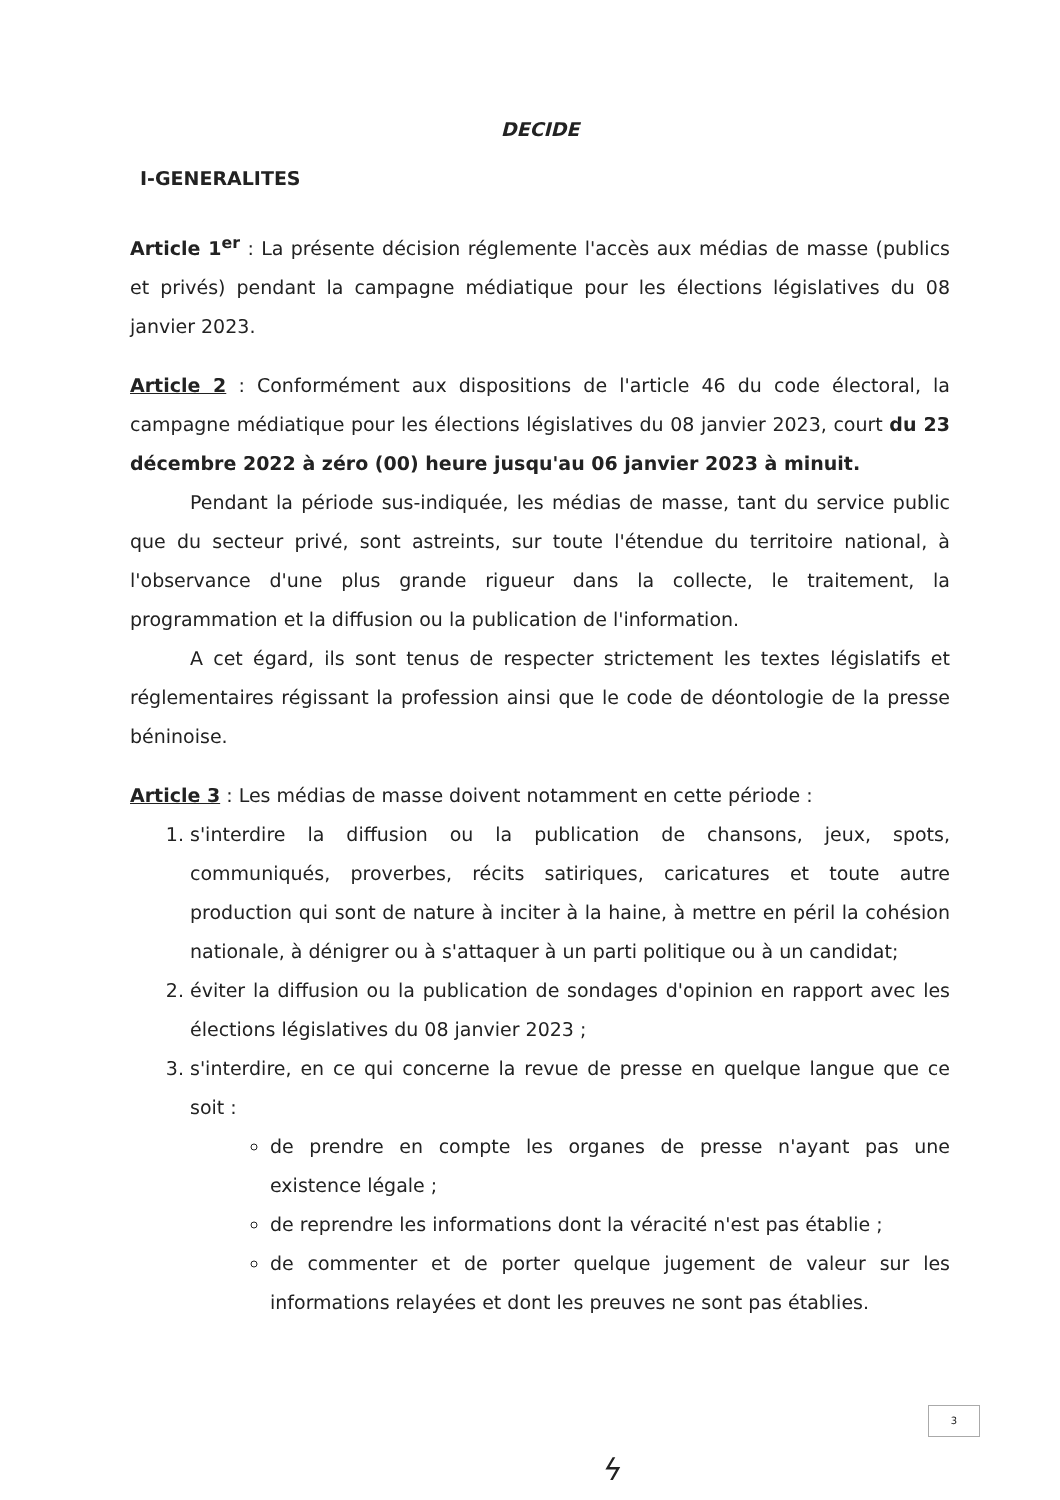DECIDE
I-GENERALITES
Article 1<sup>er</sup> : La présente décision réglemente l'accès aux médias de masse (publics et privés) pendant la campagne médiatique pour les élections législatives du 08 janvier 2023.
Article 2 : Conformément aux dispositions de l'article 46 du code électoral, la campagne médiatique pour les élections législatives du 08 janvier 2023, court du 23 décembre 2022 à zéro (00) heure jusqu'au 06 janvier 2023 à minuit.
Pendant la période sus-indiquée, les médias de masse, tant du service public que du secteur privé, sont astreints, sur toute l'étendue du territoire national, à l'observance d'une plus grande rigueur dans la collecte, le traitement, la programmation et la diffusion ou la publication de l'information.
A cet égard, ils sont tenus de respecter strictement les textes législatifs et réglementaires régissant la profession ainsi que le code de déontologie de la presse béninoise.
Article 3 : Les médias de masse doivent notamment en cette période :
1. s'interdire la diffusion ou la publication de chansons, jeux, spots, communiqués, proverbes, récits satiriques, caricatures et toute autre production qui sont de nature à inciter à la haine, à mettre en péril la cohésion nationale, à dénigrer ou à s'attaquer à un parti politique ou à un candidat;
2. éviter la diffusion ou la publication de sondages d'opinion en rapport avec les élections législatives du 08 janvier 2023 ;
3. s'interdire, en ce qui concerne la revue de presse en quelque langue que ce soit :
de prendre en compte les organes de presse n'ayant pas une existence légale ;
de reprendre les informations dont la véracité n'est pas établie ;
de commenter et de porter quelque jugement de valeur sur les informations relayées et dont les preuves ne sont pas établies.
3
ϟ